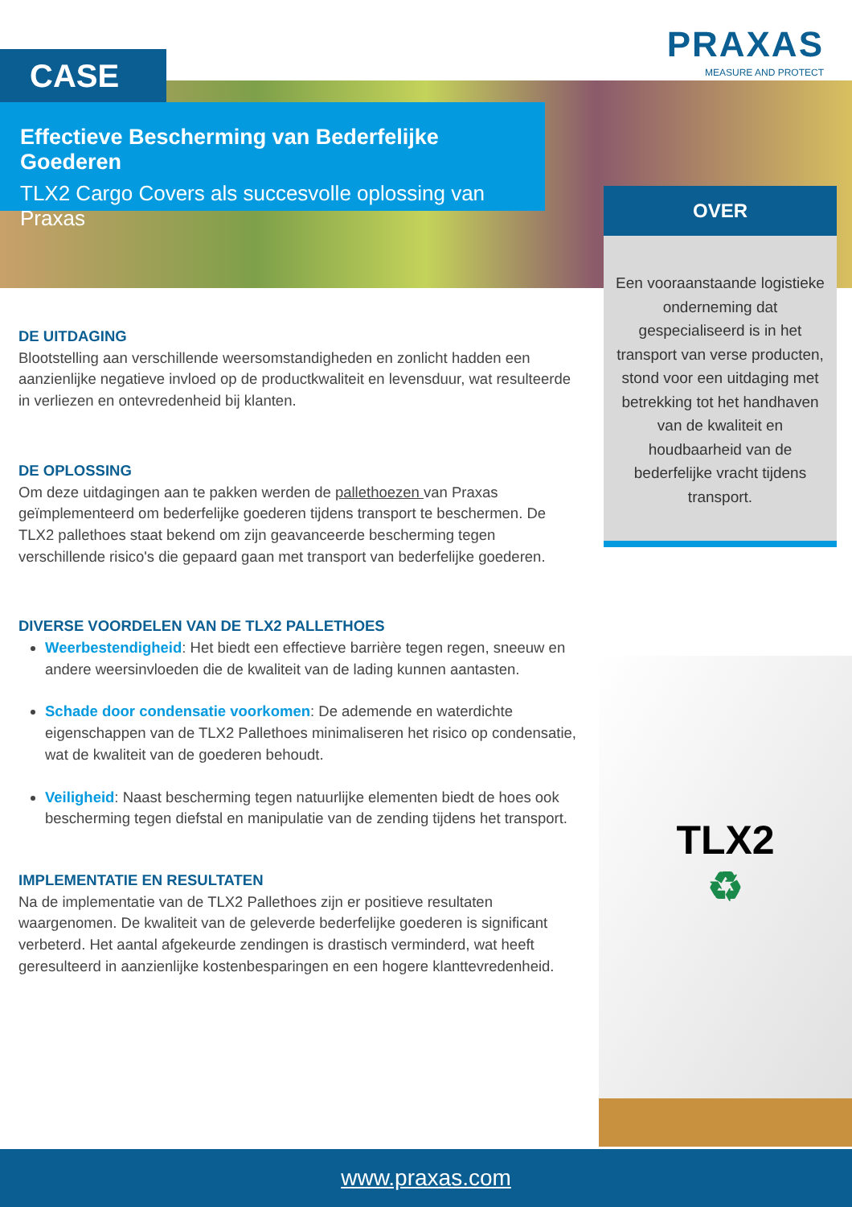PRAXAS
MEASURE AND PROTECT
CASE
Effectieve Bescherming van Bederfelijke Goederen
TLX2 Cargo Covers als succesvolle oplossing van Praxas
OVER
Een vooraanstaande logistieke onderneming dat gespecialiseerd is in het transport van verse producten, stond voor een uitdaging met betrekking tot het handhaven van de kwaliteit en houdbaarheid van de bederfelijke vracht tijdens transport.
DE UITDAGING
Blootstelling aan verschillende weersomstandigheden en zonlicht hadden een aanzienlijke negatieve invloed op de productkwaliteit en levensduur, wat resulteerde in verliezen en ontevredenheid bij klanten.
DE OPLOSSING
Om deze uitdagingen aan te pakken werden de pallethoezen van Praxas geïmplementeerd om bederfelijke goederen tijdens transport te beschermen. De TLX2 pallethoes staat bekend om zijn geavanceerde bescherming tegen verschillende risico's die gepaard gaan met transport van bederfelijke goederen.
DIVERSE VOORDELEN VAN DE TLX2 PALLETHOES
Weerbestendigheid: Het biedt een effectieve barrière tegen regen, sneeuw en andere weersinvloeden die de kwaliteit van de lading kunnen aantasten.
Schade door condensatie voorkomen: De ademende en waterdichte eigenschappen van de TLX2 Pallethoes minimaliseren het risico op condensatie, wat de kwaliteit van de goederen behoudt.
Veiligheid: Naast bescherming tegen natuurlijke elementen biedt de hoes ook bescherming tegen diefstal en manipulatie van de zending tijdens het transport.
IMPLEMENTATIE EN RESULTATEN
Na de implementatie van de TLX2 Pallethoes zijn er positieve resultaten waargenomen. De kwaliteit van de geleverde bederfelijke goederen is significant verbeterd. Het aantal afgekeurde zendingen is drastisch verminderd, wat heeft geresulteerd in aanzienlijke kostenbesparingen en een hogere klanttevredenheid.
TLX2
♻
www.praxas.com